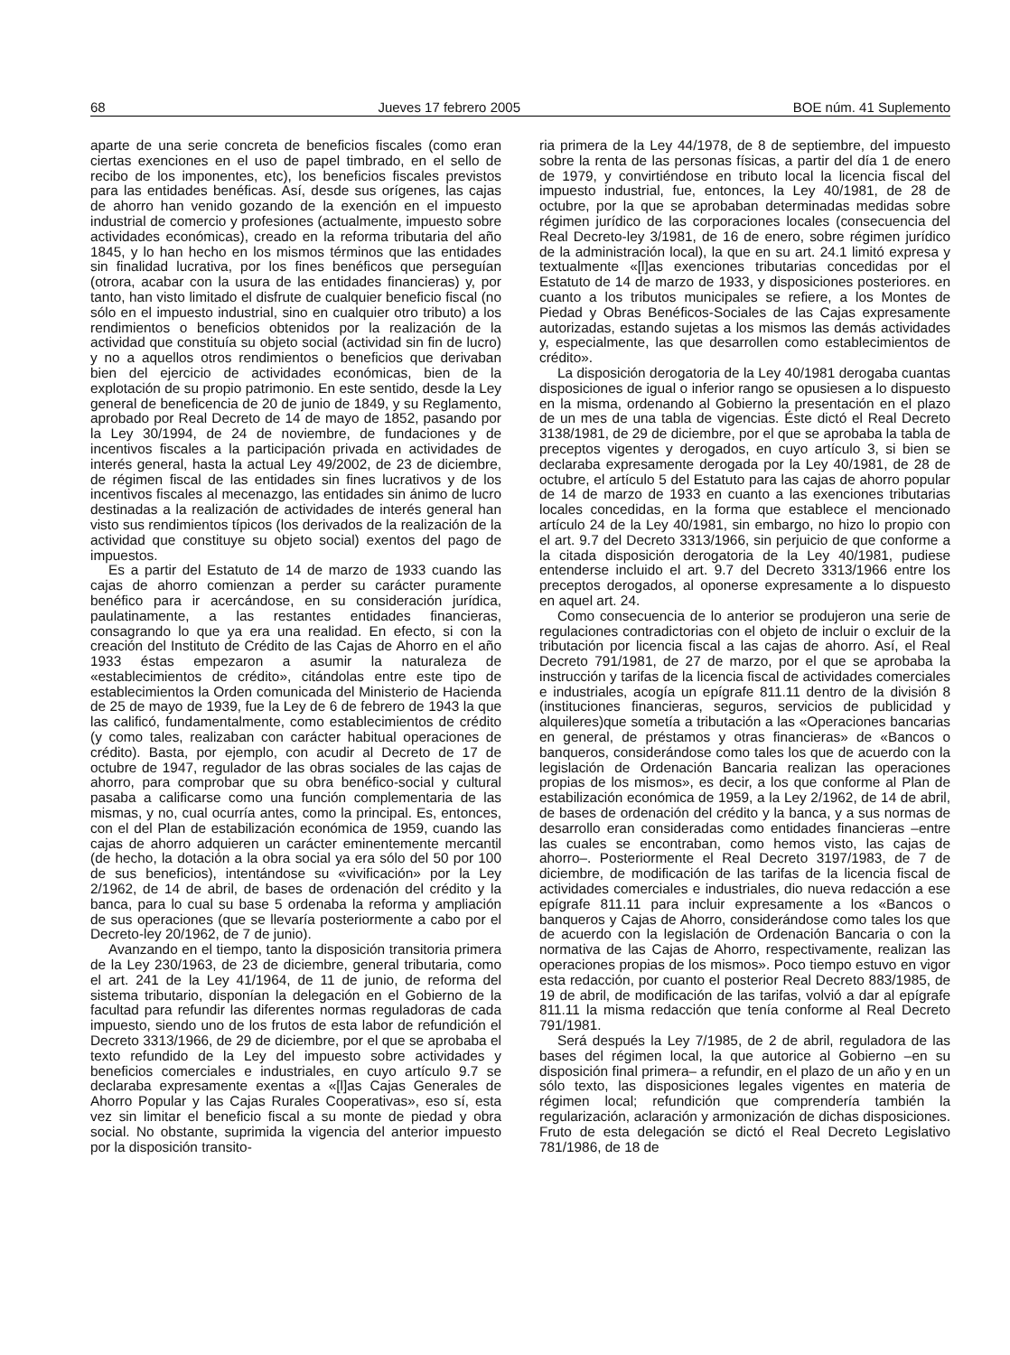68 Jueves 17 febrero 2005 BOE núm. 41 Suplemento
aparte de una serie concreta de beneficios fiscales (como eran ciertas exenciones en el uso de papel timbrado, en el sello de recibo de los imponentes, etc), los beneficios fiscales previstos para las entidades benéficas. Así, desde sus orígenes, las cajas de ahorro han venido gozando de la exención en el impuesto industrial de comercio y profesiones (actualmente, impuesto sobre actividades económicas), creado en la reforma tributaria del año 1845, y lo han hecho en los mismos términos que las entidades sin finalidad lucrativa, por los fines benéficos que perseguían (otrora, acabar con la usura de las entidades financieras) y, por tanto, han visto limitado el disfrute de cualquier beneficio fiscal (no sólo en el impuesto industrial, sino en cualquier otro tributo) a los rendimientos o beneficios obtenidos por la realización de la actividad que constituía su objeto social (actividad sin fin de lucro) y no a aquellos otros rendimientos o beneficios que derivaban bien del ejercicio de actividades económicas, bien de la explotación de su propio patrimonio. En este sentido, desde la Ley general de beneficencia de 20 de junio de 1849, y su Reglamento, aprobado por Real Decreto de 14 de mayo de 1852, pasando por la Ley 30/1994, de 24 de noviembre, de fundaciones y de incentivos fiscales a la participación privada en actividades de interés general, hasta la actual Ley 49/2002, de 23 de diciembre, de régimen fiscal de las entidades sin fines lucrativos y de los incentivos fiscales al mecenazgo, las entidades sin ánimo de lucro destinadas a la realización de actividades de interés general han visto sus rendimientos típicos (los derivados de la realización de la actividad que constituye su objeto social) exentos del pago de impuestos.
Es a partir del Estatuto de 14 de marzo de 1933 cuando las cajas de ahorro comienzan a perder su carácter puramente benéfico para ir acercándose, en su consideración jurídica, paulatinamente, a las restantes entidades financieras, consagrando lo que ya era una realidad. En efecto, si con la creación del Instituto de Crédito de las Cajas de Ahorro en el año 1933 éstas empezaron a asumir la naturaleza de «establecimientos de crédito», citándolas entre este tipo de establecimientos la Orden comunicada del Ministerio de Hacienda de 25 de mayo de 1939, fue la Ley de 6 de febrero de 1943 la que las calificó, fundamentalmente, como establecimientos de crédito (y como tales, realizaban con carácter habitual operaciones de crédito). Basta, por ejemplo, con acudir al Decreto de 17 de octubre de 1947, regulador de las obras sociales de las cajas de ahorro, para comprobar que su obra benéfico-social y cultural pasaba a calificarse como una función complementaria de las mismas, y no, cual ocurría antes, como la principal. Es, entonces, con el del Plan de estabilización económica de 1959, cuando las cajas de ahorro adquieren un carácter eminentemente mercantil (de hecho, la dotación a la obra social ya era sólo del 50 por 100 de sus beneficios), intentándose su «vivificación» por la Ley 2/1962, de 14 de abril, de bases de ordenación del crédito y la banca, para lo cual su base 5 ordenaba la reforma y ampliación de sus operaciones (que se llevaría posteriormente a cabo por el Decreto-ley 20/1962, de 7 de junio).
Avanzando en el tiempo, tanto la disposición transitoria primera de la Ley 230/1963, de 23 de diciembre, general tributaria, como el art. 241 de la Ley 41/1964, de 11 de junio, de reforma del sistema tributario, disponían la delegación en el Gobierno de la facultad para refundir las diferentes normas reguladoras de cada impuesto, siendo uno de los frutos de esta labor de refundición el Decreto 3313/1966, de 29 de diciembre, por el que se aprobaba el texto refundido de la Ley del impuesto sobre actividades y beneficios comerciales e industriales, en cuyo artículo 9.7 se declaraba expresamente exentas a «[l]as Cajas Generales de Ahorro Popular y las Cajas Rurales Cooperativas», eso sí, esta vez sin limitar el beneficio fiscal a su monte de piedad y obra social. No obstante, suprimida la vigencia del anterior impuesto por la disposición transito-
ria primera de la Ley 44/1978, de 8 de septiembre, del impuesto sobre la renta de las personas físicas, a partir del día 1 de enero de 1979, y convirtiéndose en tributo local la licencia fiscal del impuesto industrial, fue, entonces, la Ley 40/1981, de 28 de octubre, por la que se aprobaban determinadas medidas sobre régimen jurídico de las corporaciones locales (consecuencia del Real Decreto-ley 3/1981, de 16 de enero, sobre régimen jurídico de la administración local), la que en su art. 24.1 limitó expresa y textualmente «[l]as exenciones tributarias concedidas por el Estatuto de 14 de marzo de 1933, y disposiciones posteriores. en cuanto a los tributos municipales se refiere, a los Montes de Piedad y Obras Benéficos-Sociales de las Cajas expresamente autorizadas, estando sujetas a los mismos las demás actividades y, especialmente, las que desarrollen como establecimientos de crédito».
La disposición derogatoria de la Ley 40/1981 derogaba cuantas disposiciones de igual o inferior rango se opusiesen a lo dispuesto en la misma, ordenando al Gobierno la presentación en el plazo de un mes de una tabla de vigencias. Éste dictó el Real Decreto 3138/1981, de 29 de diciembre, por el que se aprobaba la tabla de preceptos vigentes y derogados, en cuyo artículo 3, si bien se declaraba expresamente derogada por la Ley 40/1981, de 28 de octubre, el artículo 5 del Estatuto para las cajas de ahorro popular de 14 de marzo de 1933 en cuanto a las exenciones tributarias locales concedidas, en la forma que establece el mencionado artículo 24 de la Ley 40/1981, sin embargo, no hizo lo propio con el art. 9.7 del Decreto 3313/1966, sin perjuicio de que conforme a la citada disposición derogatoria de la Ley 40/1981, pudiese entenderse incluido el art. 9.7 del Decreto 3313/1966 entre los preceptos derogados, al oponerse expresamente a lo dispuesto en aquel art. 24.
Como consecuencia de lo anterior se produjeron una serie de regulaciones contradictorias con el objeto de incluir o excluir de la tributación por licencia fiscal a las cajas de ahorro. Así, el Real Decreto 791/1981, de 27 de marzo, por el que se aprobaba la instrucción y tarifas de la licencia fiscal de actividades comerciales e industriales, acogía un epígrafe 811.11 dentro de la división 8 (instituciones financieras, seguros, servicios de publicidad y alquileres)que sometía a tributación a las «Operaciones bancarias en general, de préstamos y otras financieras» de «Bancos o banqueros, considerándose como tales los que de acuerdo con la legislación de Ordenación Bancaria realizan las operaciones propias de los mismos», es decir, a los que conforme al Plan de estabilización económica de 1959, a la Ley 2/1962, de 14 de abril, de bases de ordenación del crédito y la banca, y a sus normas de desarrollo eran consideradas como entidades financieras –entre las cuales se encontraban, como hemos visto, las cajas de ahorro–. Posteriormente el Real Decreto 3197/1983, de 7 de diciembre, de modificación de las tarifas de la licencia fiscal de actividades comerciales e industriales, dio nueva redacción a ese epígrafe 811.11 para incluir expresamente a los «Bancos o banqueros y Cajas de Ahorro, considerándose como tales los que de acuerdo con la legislación de Ordenación Bancaria o con la normativa de las Cajas de Ahorro, respectivamente, realizan las operaciones propias de los mismos». Poco tiempo estuvo en vigor esta redacción, por cuanto el posterior Real Decreto 883/1985, de 19 de abril, de modificación de las tarifas, volvió a dar al epígrafe 811.11 la misma redacción que tenía conforme al Real Decreto 791/1981.
Será después la Ley 7/1985, de 2 de abril, reguladora de las bases del régimen local, la que autorice al Gobierno –en su disposición final primera– a refundir, en el plazo de un año y en un sólo texto, las disposiciones legales vigentes en materia de régimen local; refundición que comprendería también la regularización, aclaración y armonización de dichas disposiciones. Fruto de esta delegación se dictó el Real Decreto Legislativo 781/1986, de 18 de